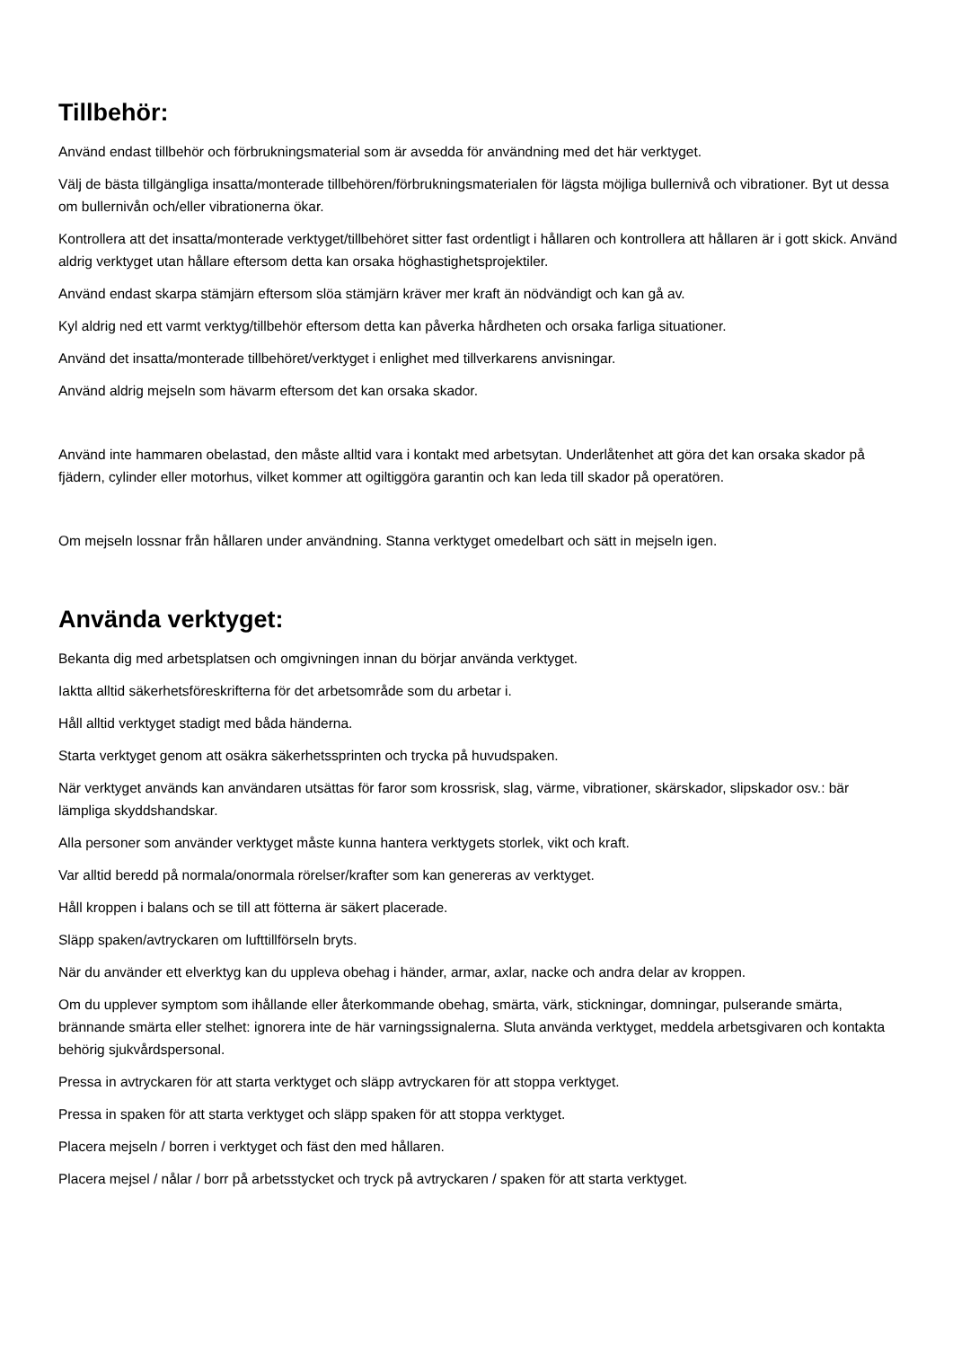Tillbehör:
Använd endast tillbehör och förbrukningsmaterial som är avsedda för användning med det här verktyget.
Välj de bästa tillgängliga insatta/monterade tillbehören/förbrukningsmaterialen för lägsta möjliga bullernivå och vibrationer. Byt ut dessa om bullernivån och/eller vibrationerna ökar.
Kontrollera att det insatta/monterade verktyget/tillbehöret sitter fast ordentligt i hållaren och kontrollera att hållaren är i gott skick. Använd aldrig verktyget utan hållare eftersom detta kan orsaka höghastighetsprojektiler.
Använd endast skarpa stämjärn eftersom slöa stämjärn kräver mer kraft än nödvändigt och kan gå av.
Kyl aldrig ned ett varmt verktyg/tillbehör eftersom detta kan påverka hårdheten och orsaka farliga situationer.
Använd det insatta/monterade tillbehöret/verktyget i enlighet med tillverkarens anvisningar.
Använd aldrig mejseln som hävarm eftersom det kan orsaka skador.
Använd inte hammaren obelastad, den måste alltid vara i kontakt med arbetsytan. Underlåtenhet att göra det kan orsaka skador på fjädern, cylinder eller motorhus, vilket kommer att ogiltiggöra garantin och kan leda till skador på operatören.
Om mejseln lossnar från hållaren under användning. Stanna verktyget omedelbart och sätt in mejseln igen.
Använda verktyget:
Bekanta dig med arbetsplatsen och omgivningen innan du börjar använda verktyget.
Iaktta alltid säkerhetsföreskrifterna för det arbetsområde som du arbetar i.
Håll alltid verktyget stadigt med båda händerna.
Starta verktyget genom att osäkra säkerhetssprinten och trycka på huvudspaken.
När verktyget används kan användaren utsättas för faror som krossrisk, slag, värme, vibrationer, skärskador, slipskador osv.: bär lämpliga skyddshandskar.
Alla personer som använder verktyget måste kunna hantera verktygets storlek, vikt och kraft.
Var alltid beredd på normala/onormala rörelser/krafter som kan genereras av verktyget.
Håll kroppen i balans och se till att fötterna är säkert placerade.
Släpp spaken/avtryckaren om lufttillförseln bryts.
När du använder ett elverktyg kan du uppleva obehag i händer, armar, axlar, nacke och andra delar av kroppen.
Om du upplever symptom som ihållande eller återkommande obehag, smärta, värk, stickningar, domningar, pulserande smärta, brännande smärta eller stelhet: ignorera inte de här varningssignalerna. Sluta använda verktyget, meddela arbetsgivaren och kontakta behörig sjukvårdspersonal.
Pressa in avtryckaren för att starta verktyget och släpp avtryckaren för att stoppa verktyget.
Pressa in spaken för att starta verktyget och släpp spaken för att stoppa verktyget.
Placera mejseln / borren i verktyget och fäst den med hållaren.
Placera mejsel / nålar / borr på arbetsstycket och tryck på avtryckaren / spaken för att starta verktyget.